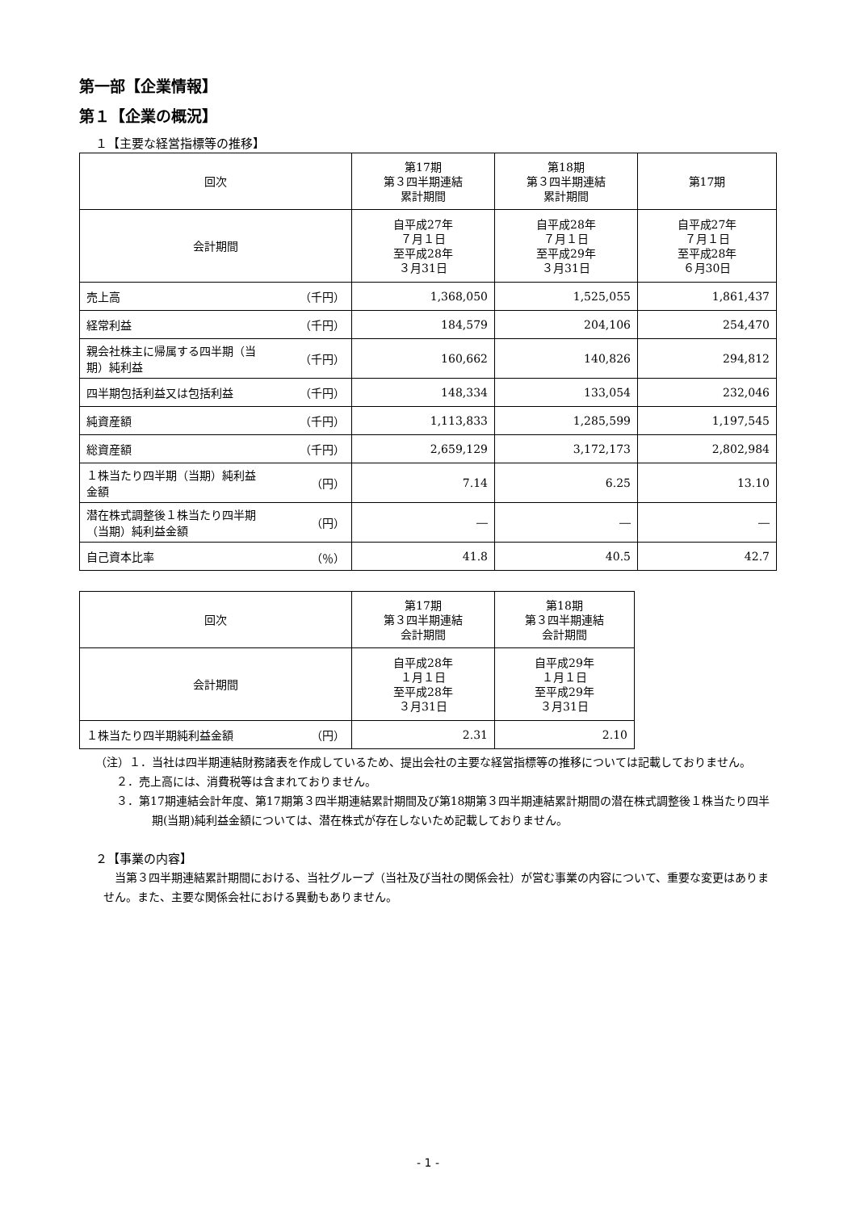第一部【企業情報】
第１【企業の概況】
１【主要な経営指標等の推移】
| 回次 | 第17期 第３四半期連結 累計期間 | 第18期 第３四半期連結 累計期間 | 第17期 |
| --- | --- | --- | --- |
| 会計期間 | 自平成27年 ７月１日 至平成28年 ３月31日 | 自平成28年 ７月１日 至平成29年 ３月31日 | 自平成27年 ７月１日 至平成28年 ６月30日 |
| 売上高 （千円） | 1,368,050 | 1,525,055 | 1,861,437 |
| 経常利益 （千円） | 184,579 | 204,106 | 254,470 |
| 親会社株主に帰属する四半期（当 期）純利益 （千円） | 160,662 | 140,826 | 294,812 |
| 四半期包括利益又は包括利益 （千円） | 148,334 | 133,054 | 232,046 |
| 純資産額 （千円） | 1,113,833 | 1,285,599 | 1,197,545 |
| 総資産額 （千円） | 2,659,129 | 3,172,173 | 2,802,984 |
| １株当たり四半期（当期）純利益 金額 （円） | 7.14 | 6.25 | 13.10 |
| 潜在株式調整後１株当たり四半期 （当期）純利益金額 （円） | ― | ― | ― |
| 自己資本比率 （％） | 41.8 | 40.5 | 42.7 |
| 回次 | 第17期 第３四半期連結 会計期間 | 第18期 第３四半期連結 会計期間 |
| --- | --- | --- |
| 会計期間 | 自平成28年 １月１日 至平成28年 ３月31日 | 自平成29年 １月１日 至平成29年 ３月31日 |
| １株当たり四半期純利益金額 （円） | 2.31 | 2.10 |
（注）１．当社は四半期連結財務諸表を作成しているため、提出会社の主要な経営指標等の推移については記載しておりません。
２．売上高には、消費税等は含まれておりません。
３．第17期連結会計年度、第17期第３四半期連結累計期間及び第18期第３四半期連結累計期間の潜在株式調整後１株当たり四半期(当期)純利益金額については、潜在株式が存在しないため記載しておりません。
２【事業の内容】
当第３四半期連結累計期間における、当社グループ（当社及び当社の関係会社）が営む事業の内容について、重要な変更はありません。また、主要な関係会社における異動もありません。
- 1 -